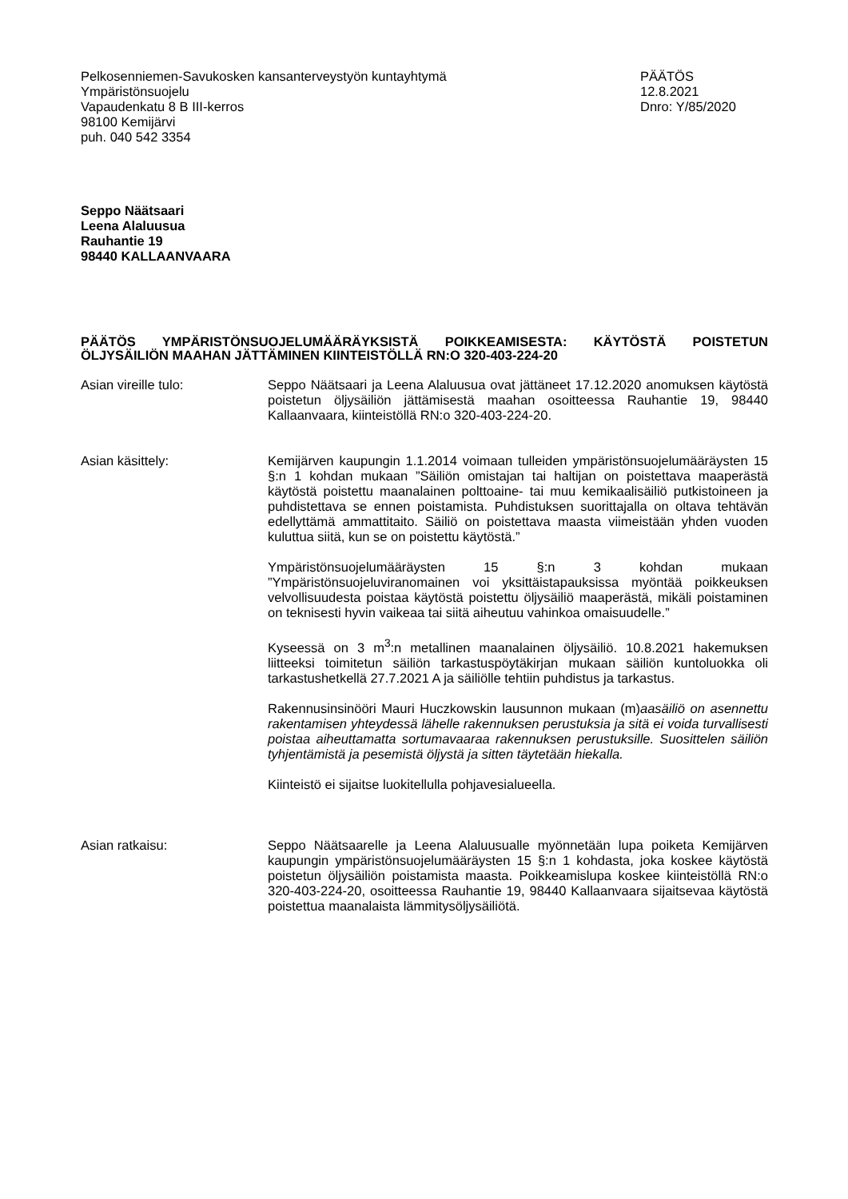Pelkosenniemen-Savukosken kansanterveystyön kuntayhtymä
Ympäristönsuojelu
Vapaudenkatu 8 B III-kerros
98100 Kemijärvi
puh. 040 542 3354
PÄÄTÖS
12.8.2021
Dnro: Y/85/2020
Seppo Näätsaari
Leena Alaluusua
Rauhantie 19
98440 KALLAANVAARA
PÄÄTÖS YMPÄRISTÖNSUOJELUMÄÄRÄYKSISTÄ POIKKEAMISESTA: KÄYTÖSTÄ POISTETUN ÖLJYSÄILIÖN MAAHAN JÄTTÄMINEN KIINTEISTÖLLÄ RN:O 320-403-224-20
Asian vireille tulo: Seppo Näätsaari ja Leena Alaluusua ovat jättäneet 17.12.2020 anomuksen käytöstä poistetun öljysäiliön jättämisestä maahan osoitteessa Rauhantie 19, 98440 Kallaanvaara, kiinteistöllä RN:o 320-403-224-20.
Asian käsittely: Kemijärven kaupungin 1.1.2014 voimaan tulleiden ympäristönsuojelumääräysten 15 §:n 1 kohdan mukaan ”Säiliön omistajan tai haltijan on poistettava maaperästä käytöstä poistettu maanalainen polttoaine- tai muu kemikaalisäiliö putkistoineen ja puhdistettava se ennen poistamista. Puhdistuksen suorittajalla on oltava tehtävän edellyttämä ammattitaito. Säiliö on poistettava maasta viimeistään yhden vuoden kuluttua siitä, kun se on poistettu käytöstä.”
Ympäristönsuojelumääräysten 15 §:n 3 kohdan mukaan ”Ympäristönsuojeluviranomainen voi yksittäistapauksissa myöntää poikkeuksen velvollisuudesta poistaa käytöstä poistettu öljysäiliö maaperästä, mikäli poistaminen on teknisesti hyvin vaikeaa tai siitä aiheutuu vahinkoa omaisuudelle.”
Kyseessä on 3 m<sup>3</sup>:n metallinen maanalainen öljysäiliö. 10.8.2021 hakemuksen liitteeksi toimitetun säiliön tarkastuspöytäkirjan mukaan säiliön kuntoluokka oli tarkastushetkellä 27.7.2021 A ja säiliölle tehtiin puhdistus ja tarkastus.
Rakennusinsinööri Mauri Huczkowskin lausunnon mukaan (m)aasäiliö on asennettu rakentamisen yhteydessä lähelle rakennuksen perustuksia ja sitä ei voida turvallisesti poistaa aiheuttamatta sortumavaaraa rakennuksen perustuksille. Suosittelen säiliön tyhjentämistä ja pesemistä öljystä ja sitten täytetään hiekalla.
Kiinteistö ei sijaitse luokitellulla pohjavesialueella.
Asian ratkaisu: Seppo Näätsaarelle ja Leena Alaluusualle myönnetään lupa poiketa Kemijärven kaupungin ympäristönsuojelumääräysten 15 §:n 1 kohdasta, joka koskee käytöstä poistetun öljysäiliön poistamista maasta. Poikkeamislupa koskee kiinteistöllä RN:o 320-403-224-20, osoitteessa Rauhantie 19, 98440 Kallaanvaara sijaitsevaa käytöstä poistettua maanalaista lämmitysöljysäiliötä.